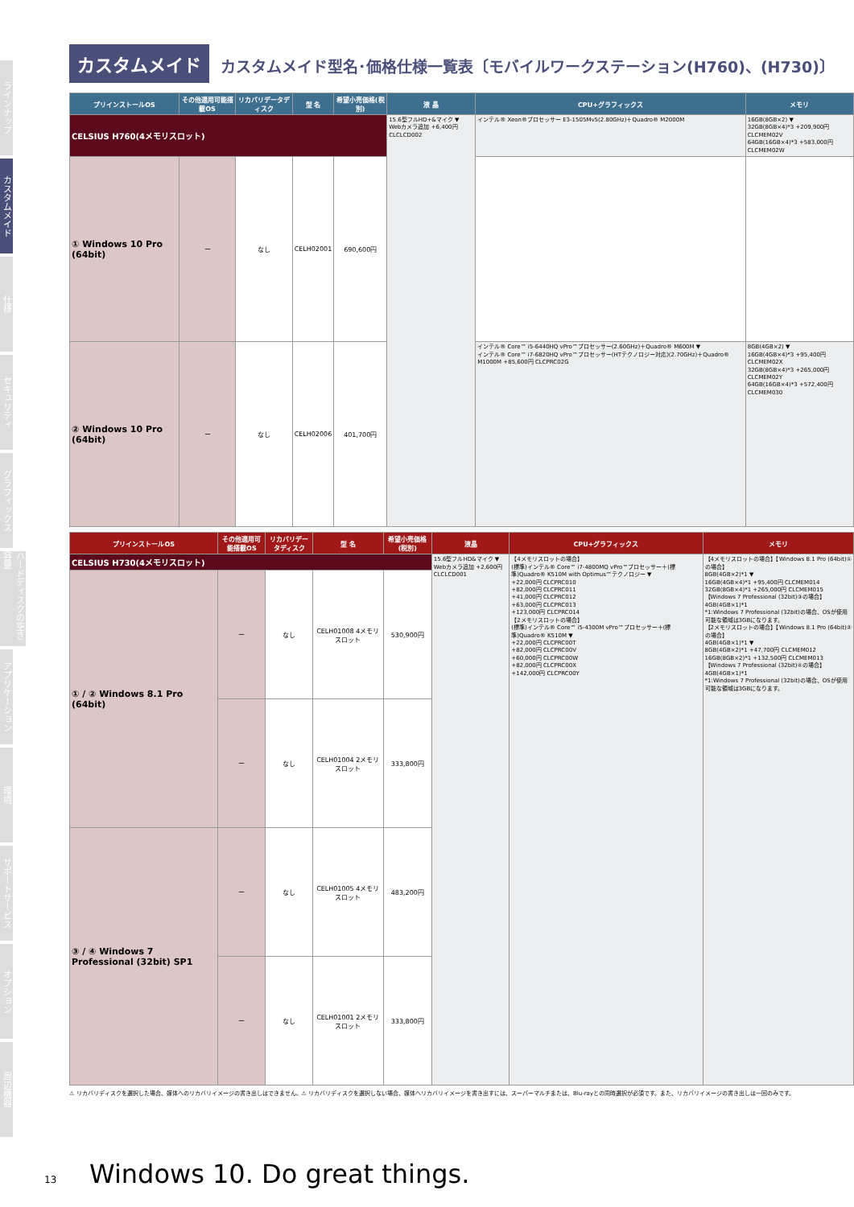ラインナップ
カスタムメイド
仕様
セキュリティ
グラフィックス
ハードディスクの空き容量
アプリケーション
環境
サポートサービス
オプション
周辺機器
カスタムメイド カスタムメイド型名･価格仕様一覧表〔モバイルワークステーション(H760)、(H730)〕
| プリインストールOS | その他適用可能搭載OS | リカバリデータディスク | 型 名 | 希望小売価格(税別) | 液 晶 | CPU+グラフィックス | メモリ |
| --- | --- | --- | --- | --- | --- | --- | --- |
| CELSIUS H760(4メモリスロット) | | | | | 15.6型フルHD+&マイク ▼ Webカメラ追加 +6,400円 CLCLCD002 | インテル® Xeon®プロセッサー E3-1505Mv5(2.80GHz)＋Quadro® M2000M | 16GB(8GB×2) ▼ 32GB(8GB×4)*3 +209,900円 CLCMEM02V 64GB(16GB×4)*3 +583,000円 CLCMEM02W |
| ① Windows 10 Pro (64bit) | ー | なし | CELH02001 | 690,600円 | | | |
| ② Windows 10 Pro (64bit) | ー | なし | CELH02006 | 401,700円 | | インテル® Core™ i5-6440HQ vPro™プロセッサー(2.60GHz)＋Quadro® M600M ▼ インテル® Core™ i7-6820HQ vPro™プロセッサー(HTテクノロジー対応)(2.70GHz)＋Quadro® M1000M +85,600円 CLCPRC02G | 8GB(4GB×2) ▼ 16GB(4GB×4)*3 +95,400円 CLCMEM02X 32GB(8GB×4)*3 +265,000円 CLCMEM02Y 64GB(16GB×4)*3 +572,400円 CLCMEM030 |
| プリインストールOS | その他適用可能搭載OS | リカバリデータディスク | 型 名 | 希望小売価格(税別) | 液晶 | CPU+グラフィックス | メモリ |
| --- | --- | --- | --- | --- | --- | --- | --- |
| CELSIUS H730(4メモリスロット) | | | | | 15.6型フルHD&マイク ▼ Webカメラ追加 +2,600円 CLCLCD001 | 【4メモリスロットの場合】 (標準)インテル® Core™ i7-4800MQ vPro™プロセッサー＋(標準)Quadro® K510M with Optimus™テクノロジー ▼ +22,000円 CLCPRC010 +82,000円 CLCPRC011 +41,000円 CLCPRC012 +63,000円 CLCPRC013 +123,000円 CLCPRC014 【2メモリスロットの場合】 (標準)インテル® Core™ i5-4300M vPro™プロセッサー＋(標準)Quadro® K510M ▼ +22,000円 CLCPRC00T +82,000円 CLCPRC00V +60,000円 CLCPRC00W +82,000円 CLCPRC00X +142,000円 CLCPRC00Y | 【4メモリスロットの場合】【Windows 8.1 Pro (64bit)①の場合】 8GB(4GB×2)*1 ▼ 16GB(4GB×4)*1 +95,400円 CLCMEM014 32GB(8GB×4)*1 +265,000円 CLCMEM015 【Windows 7 Professional (32bit)③の場合】4GB(4GB×1)*1 *1:Windows 7 Professional (32bit)の場合、OSが使用可能な領域は3GBになります。 【2メモリスロットの場合】【Windows 8.1 Pro (64bit)②の場合】 4GB(4GB×1)*1 ▼ 8GB(4GB×2)*1 +47,700円 CLCMEM012 16GB(8GB×2)*1 +132,500円 CLCMEM013 【Windows 7 Professional (32bit)④の場合】4GB(4GB×1)*1 *1:Windows 7 Professional (32bit)の場合、OSが使用可能な領域は3GBになります。 |
| ① / ② Windows 8.1 Pro (64bit) | ー | なし | CELH01008 4メモリスロット | 530,900円 | | | |
| | ー | なし | CELH01004 2メモリスロット | 333,800円 | | | |
| ③ / ④ Windows 7 Professional (32bit) SP1 | ー | なし | CELH01005 4メモリスロット | 483,200円 | | | |
| | ー | なし | CELH01001 2メモリスロット | 333,800円 | | | |
⚠ リカバリディスクを選択した場合、媒体へのリカバリイメージの書き出しはできません。⚠ リカバリディスクを選択しない場合、媒体へリカバリイメージを書き出すには、スーパーマルチまたは、Blu-rayとの同時選択が必須です。また、リカバリイメージの書き出しは一回のみです。
13 Windows 10. Do great things.